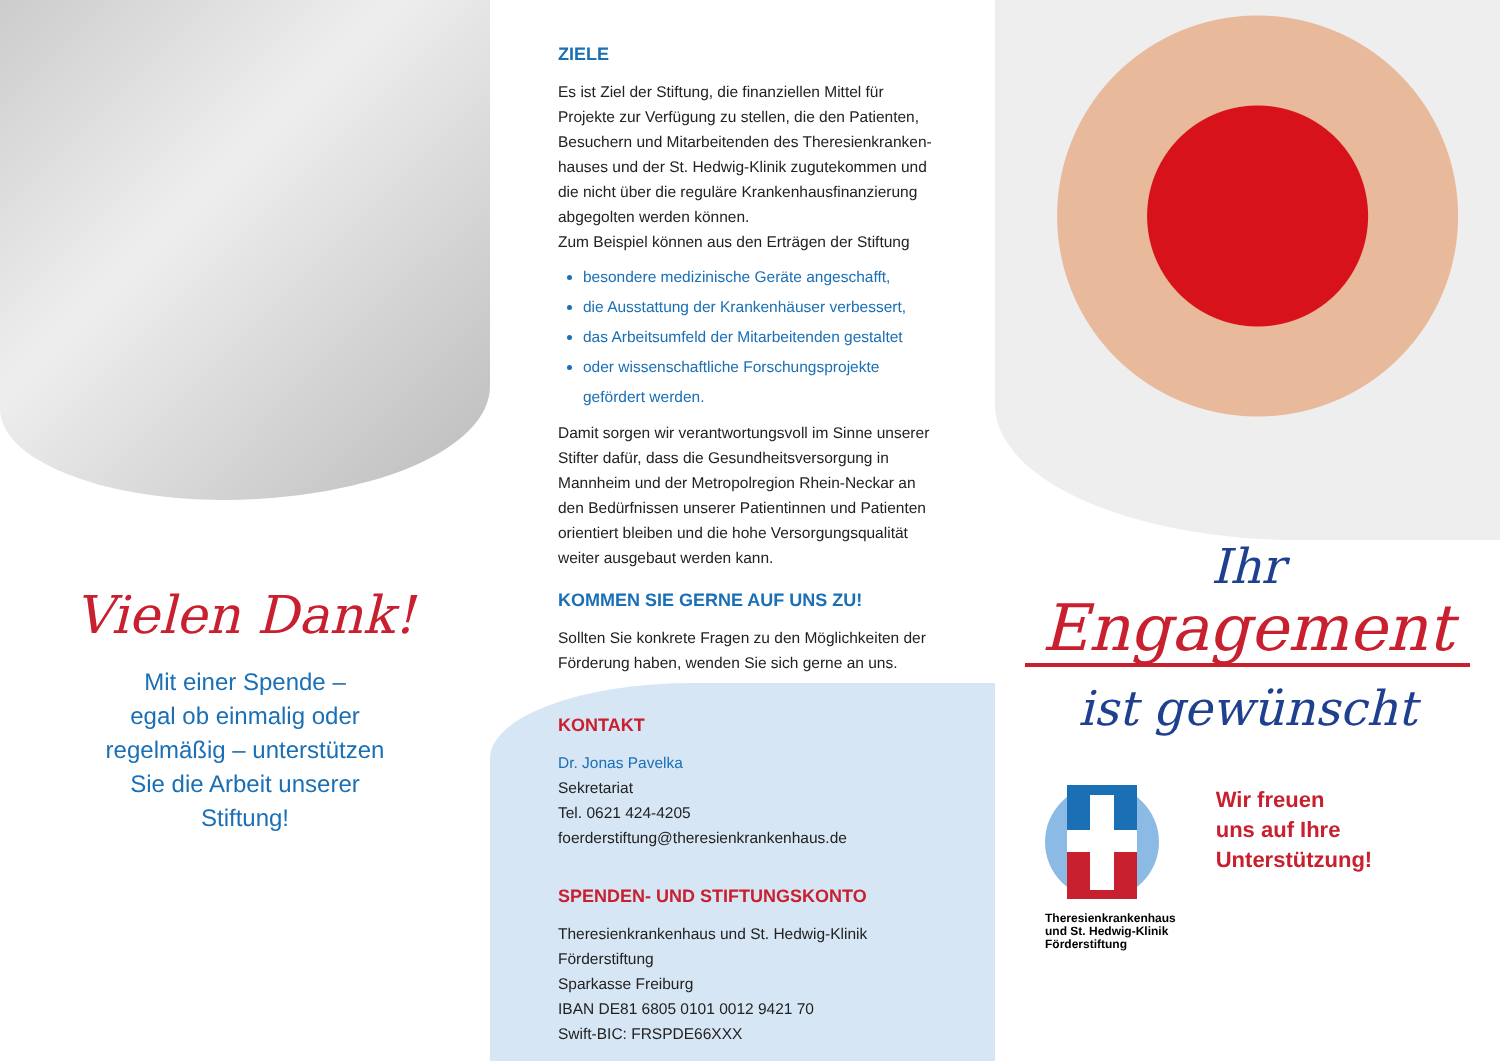Vielen Dank!
Mit einer Spende –
egal ob einmalig oder
regelmäßig – unterstützen
Sie die Arbeit unserer
Stiftung!
ZIELE
Es ist Ziel der Stiftung, die finanziellen Mittel für Projekte zur Verfügung zu stellen, die den Patienten, Besuchern und Mitarbeitenden des Theresienkranken-hauses und der St. Hedwig-Klinik zugutekommen und die nicht über die reguläre Krankenhausfinanzierung abgegolten werden können.
Zum Beispiel können aus den Erträgen der Stiftung
besondere medizinische Geräte angeschafft,
die Ausstattung der Krankenhäuser verbessert,
das Arbeitsumfeld der Mitarbeitenden gestaltet
oder wissenschaftliche Forschungsprojekte gefördert werden.
Damit sorgen wir verantwortungsvoll im Sinne unserer Stifter dafür, dass die Gesundheitsversorgung in Mannheim und der Metropolregion Rhein-Neckar an den Bedürfnissen unserer Patientinnen und Patienten orientiert bleiben und die hohe Versorgungsqualität weiter ausgebaut werden kann.
KOMMEN SIE GERNE AUF UNS ZU!
Sollten Sie konkrete Fragen zu den Möglichkeiten der Förderung haben, wenden Sie sich gerne an uns.
KONTAKT
Dr. Jonas Pavelka
Sekretariat
Tel. 0621 424-4205
foerderstiftung@theresienkrankenhaus.de
SPENDEN- UND STIFTUNGSKONTO
Theresienkrankenhaus und St. Hedwig-Klinik
Förderstiftung
Sparkasse Freiburg
IBAN DE81 6805 0101 0012 9421 70
Swift-BIC: FRSPDE66XXX
Ihr
Engagement
ist gewünscht
Theresienkrankenhaus
und St. Hedwig-Klinik
Förderstiftung
Wir freuen
uns auf Ihre
Unterstützung!